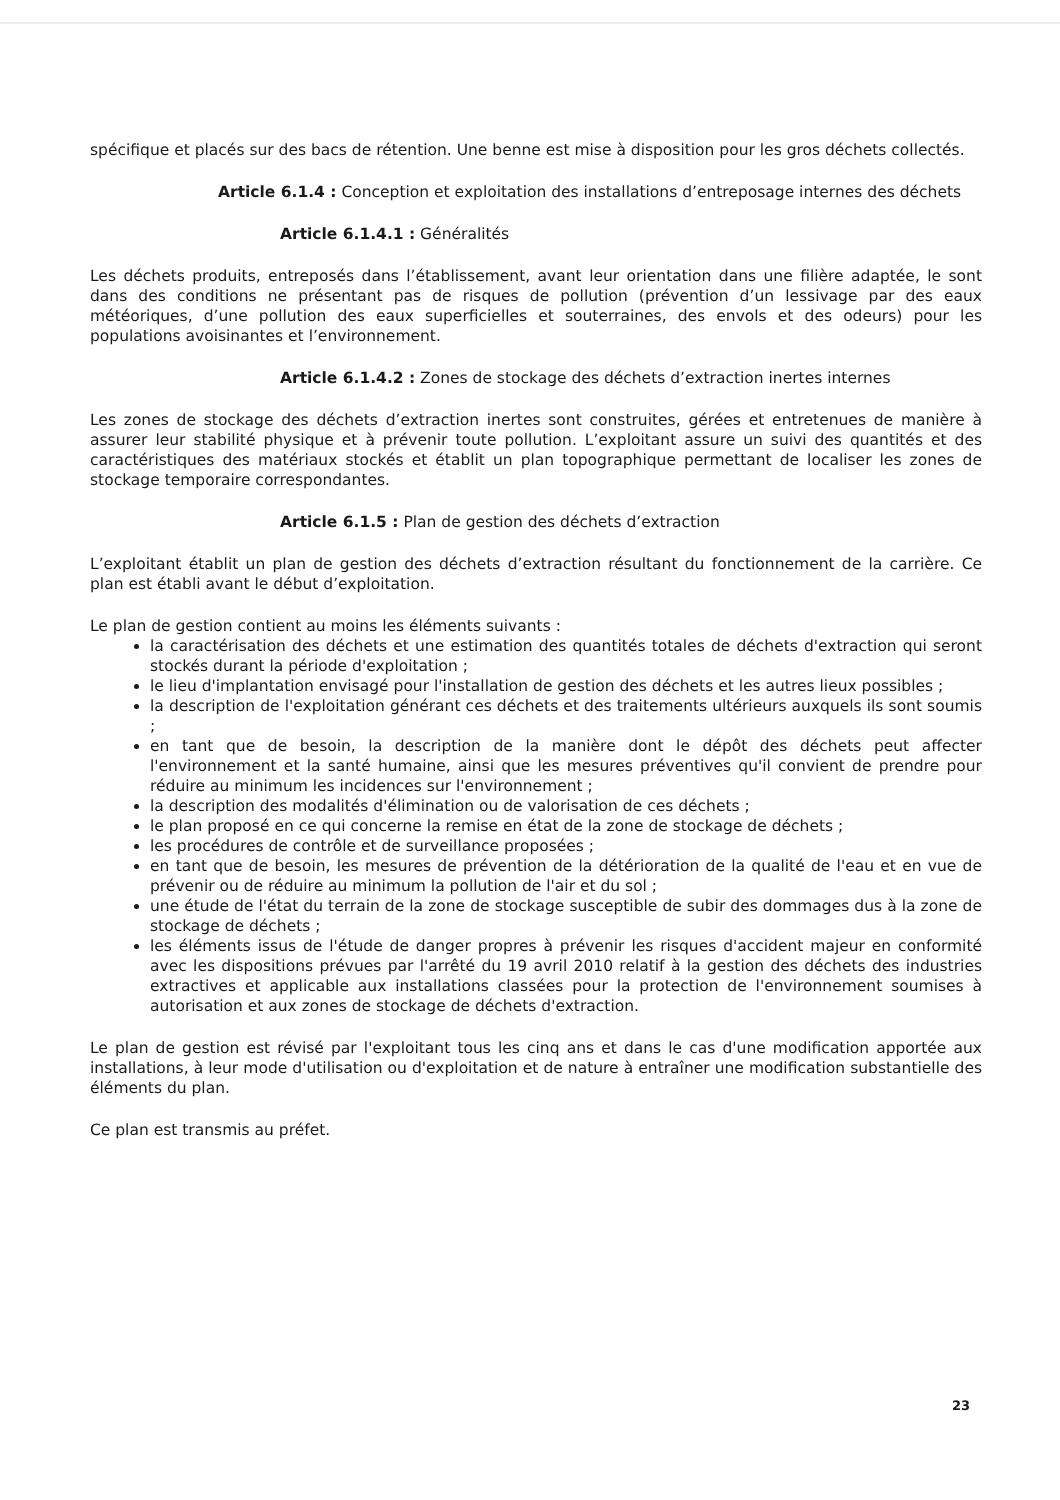spécifique et placés sur des bacs de rétention. Une benne est mise à disposition pour les gros déchets collectés.
Article 6.1.4 : Conception et exploitation des installations d’entreposage internes des déchets
Article 6.1.4.1 : Généralités
Les déchets produits, entreposés dans l’établissement, avant leur orientation dans une filière adaptée, le sont dans des conditions ne présentant pas de risques de pollution (prévention d’un lessivage par des eaux météoriques, d’une pollution des eaux superficielles et souterraines, des envols et des odeurs) pour les populations avoisinantes et l’environnement.
Article 6.1.4.2 : Zones de stockage des déchets d’extraction inertes internes
Les zones de stockage des déchets d’extraction inertes sont construites, gérées et entretenues de manière à assurer leur stabilité physique et à prévenir toute pollution. L’exploitant assure un suivi des quantités et des caractéristiques des matériaux stockés et établit un plan topographique permettant de localiser les zones de stockage temporaire correspondantes.
Article 6.1.5 : Plan de gestion des déchets d’extraction
L’exploitant établit un plan de gestion des déchets d’extraction résultant du fonctionnement de la carrière. Ce plan est établi avant le début d’exploitation.
Le plan de gestion contient au moins les éléments suivants :
la caractérisation des déchets et une estimation des quantités totales de déchets d'extraction qui seront stockés durant la période d'exploitation ;
le lieu d'implantation envisagé pour l'installation de gestion des déchets et les autres lieux possibles ;
la description de l'exploitation générant ces déchets et des traitements ultérieurs auxquels ils sont soumis ;
en tant que de besoin, la description de la manière dont le dépôt des déchets peut affecter l'environnement et la santé humaine, ainsi que les mesures préventives qu'il convient de prendre pour réduire au minimum les incidences sur l'environnement ;
la description des modalités d'élimination ou de valorisation de ces déchets ;
le plan proposé en ce qui concerne la remise en état de la zone de stockage de déchets ;
les procédures de contrôle et de surveillance proposées ;
en tant que de besoin, les mesures de prévention de la détérioration de la qualité de l'eau et en vue de prévenir ou de réduire au minimum la pollution de l'air et du sol ;
une étude de l'état du terrain de la zone de stockage susceptible de subir des dommages dus à la zone de stockage de déchets ;
les éléments issus de l'étude de danger propres à prévenir les risques d'accident majeur en conformité avec les dispositions prévues par l'arrêté du 19 avril 2010 relatif à la gestion des déchets des industries extractives et applicable aux installations classées pour la protection de l'environnement soumises à autorisation et aux zones de stockage de déchets d'extraction.
Le plan de gestion est révisé par l'exploitant tous les cinq ans et dans le cas d'une modification apportée aux installations, à leur mode d'utilisation ou d'exploitation et de nature à entraîner une modification substantielle des éléments du plan.
Ce plan est transmis au préfet.
23